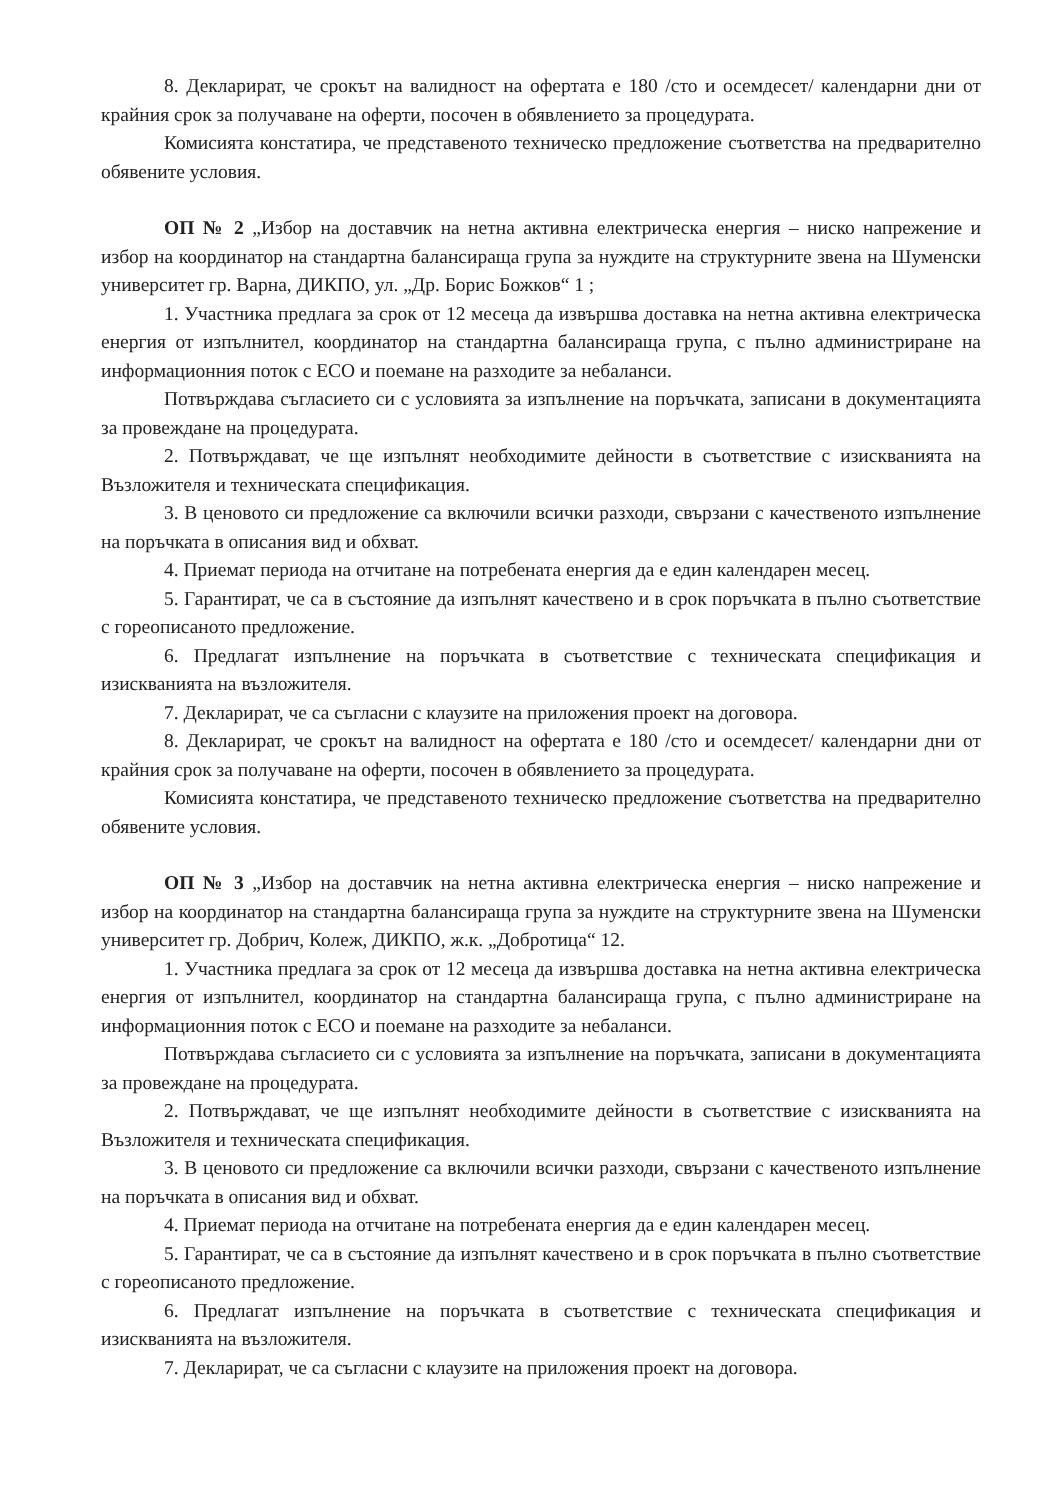8. Декларират, че срокът на валидност на офертата е 180 /сто и осемдесет/ календарни дни от крайния срок за получаване на оферти, посочен в обявлението за процедурата.
Комисията констатира, че представеното техническо предложение съответства на предварително обявените условия.
ОП № 2 „Избор на доставчик на нетна активна електрическа енергия – ниско напрежение и избор на координатор на стандартна балансираща група за нуждите на структурните звена на Шуменски университет гр. Варна, ДИКПО, ул. „Др. Борис Божков“ 1 ;
1. Участника предлага за срок от 12 месеца да извършва доставка на нетна активна електрическа енергия от изпълнител, координатор на стандартна балансираща група, с пълно администриране на информационния поток с ЕСО и поемане на разходите за небаланси.
Потвърждава съгласието си с условията за изпълнение на поръчката, записани в документацията за провеждане на процедурата.
2. Потвърждават, че ще изпълнят необходимите дейности в съответствие с изискванията на Възложителя и техническата спецификация.
3. В ценовото си предложение са включили всички разходи, свързани с качественото изпълнение на поръчката в описания вид и обхват.
4. Приемат периода на отчитане на потребената енергия да е един календарен месец.
5. Гарантират, че са в състояние да изпълнят качествено и в срок поръчката в пълно съответствие с гореописаното предложение.
6. Предлагат изпълнение на поръчката в съответствие с техническата спецификация и изискванията на възложителя.
7. Декларират, че са съгласни с клаузите на приложения проект на договора.
8. Декларират, че срокът на валидност на офертата е 180 /сто и осемдесет/ календарни дни от крайния срок за получаване на оферти, посочен в обявлението за процедурата.
Комисията констатира, че представеното техническо предложение съответства на предварително обявените условия.
ОП № 3 „Избор на доставчик на нетна активна електрическа енергия – ниско напрежение и избор на координатор на стандартна балансираща група за нуждите на структурните звена на Шуменски университет гр. Добрич, Колеж, ДИКПО, ж.к. „Добротица“ 12.
1. Участника предлага за срок от 12 месеца да извършва доставка на нетна активна електрическа енергия от изпълнител, координатор на стандартна балансираща група, с пълно администриране на информационния поток с ЕСО и поемане на разходите за небаланси.
Потвърждава съгласието си с условията за изпълнение на поръчката, записани в документацията за провеждане на процедурата.
2. Потвърждават, че ще изпълнят необходимите дейности в съответствие с изискванията на Възложителя и техническата спецификация.
3. В ценовото си предложение са включили всички разходи, свързани с качественото изпълнение на поръчката в описания вид и обхват.
4. Приемат периода на отчитане на потребената енергия да е един календарен месец.
5. Гарантират, че са в състояние да изпълнят качествено и в срок поръчката в пълно съответствие с гореописаното предложение.
6. Предлагат изпълнение на поръчката в съответствие с техническата спецификация и изискванията на възложителя.
7. Декларират, че са съгласни с клаузите на приложения проект на договора.